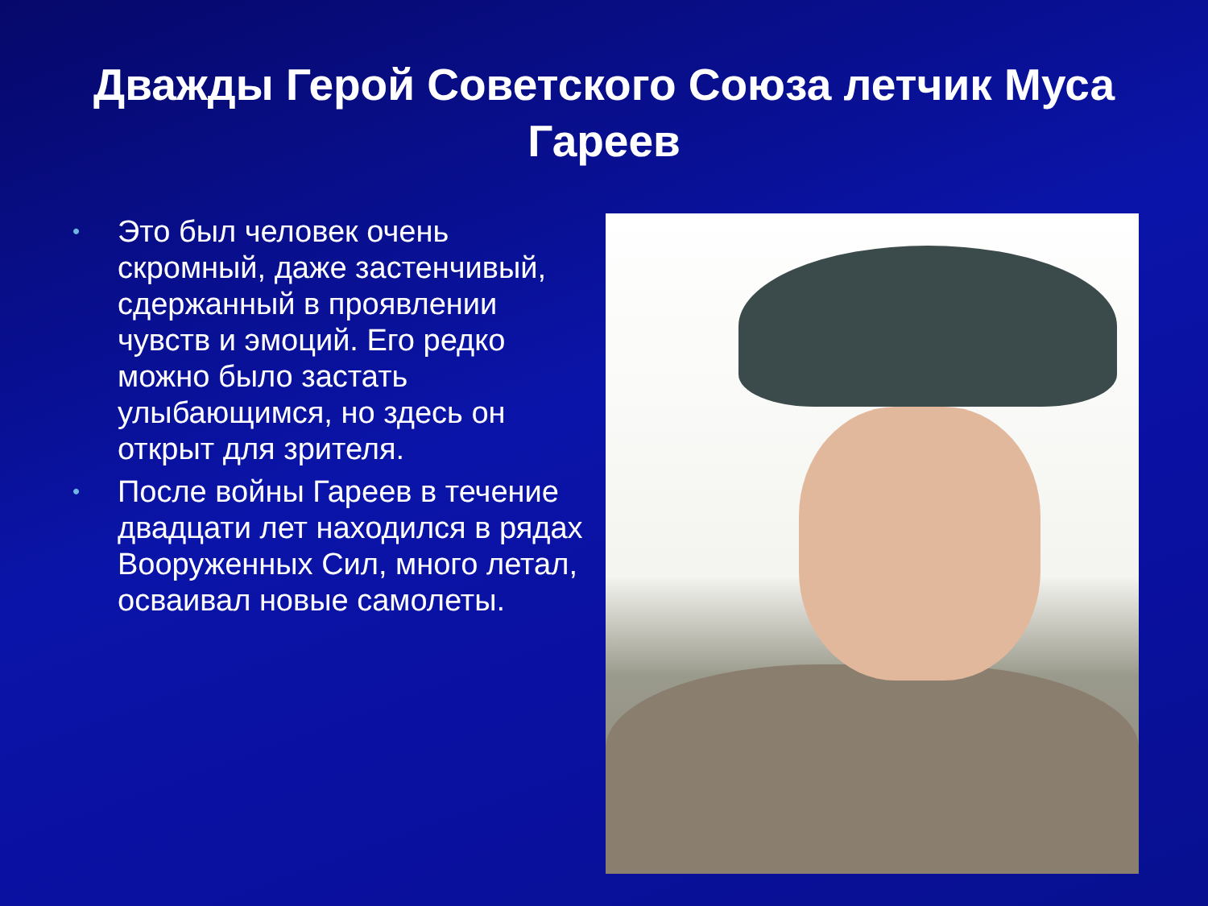Дважды Герой Советского Союза летчик Муса Гареев
• Это был человек очень скромный, даже застенчивый, сдержанный в проявлении чувств и эмоций. Его редко можно было застать улыбающимся, но здесь он открыт для зрителя.
• После войны Гареев в течение двадцати лет находился в рядах Вооруженных Сил, много летал, осваивал новые самолеты.